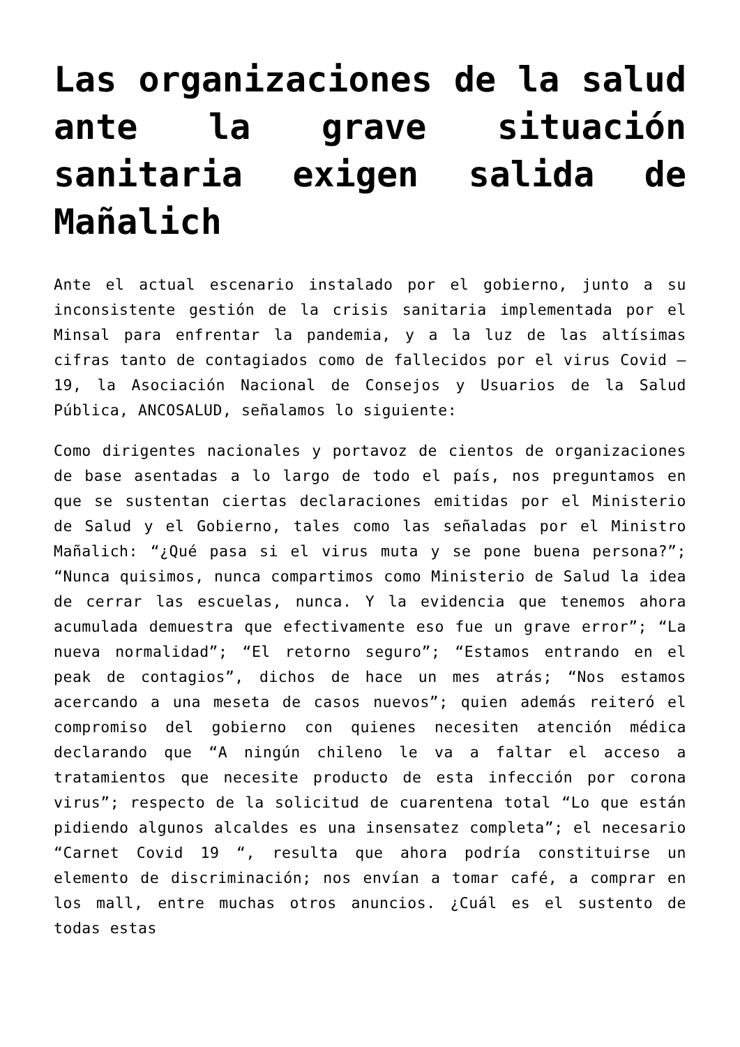Las organizaciones de la salud ante la grave situación sanitaria exigen salida de Mañalich
Ante el actual escenario instalado por el gobierno, junto a su inconsistente gestión de la crisis sanitaria implementada por el Minsal para enfrentar la pandemia, y a la luz de las altísimas cifras tanto de contagiados como de fallecidos por el virus Covid – 19, la Asociación Nacional de Consejos y Usuarios de la Salud Pública, ANCOSALUD, señalamos lo siguiente:
Como dirigentes nacionales y portavoz de cientos de organizaciones de base asentadas a lo largo de todo el país, nos preguntamos en que se sustentan ciertas declaraciones emitidas por el Ministerio de Salud y el Gobierno, tales como las señaladas por el Ministro Mañalich: “¿Qué pasa si el virus muta y se pone buena persona?”; “Nunca quisimos, nunca compartimos como Ministerio de Salud la idea de cerrar las escuelas, nunca. Y la evidencia que tenemos ahora acumulada demuestra que efectivamente eso fue un grave error”; “La nueva normalidad”; “El retorno seguro”; “Estamos entrando en el peak de contagios”, dichos de hace un mes atrás; “Nos estamos acercando a una meseta de casos nuevos”; quien además reiteró el compromiso del gobierno con quienes necesiten atención médica declarando que “A ningún chileno le va a faltar el acceso a tratamientos que necesite producto de esta infección por corona virus”; respecto de la solicitud de cuarentena total “Lo que están pidiendo algunos alcaldes es una insensatez completa”; el necesario “Carnet Covid 19 “, resulta que ahora podría constituirse un elemento de discriminación; nos envían a tomar café, a comprar en los mall, entre muchas otros anuncios. ¿Cuál es el sustento de todas estas